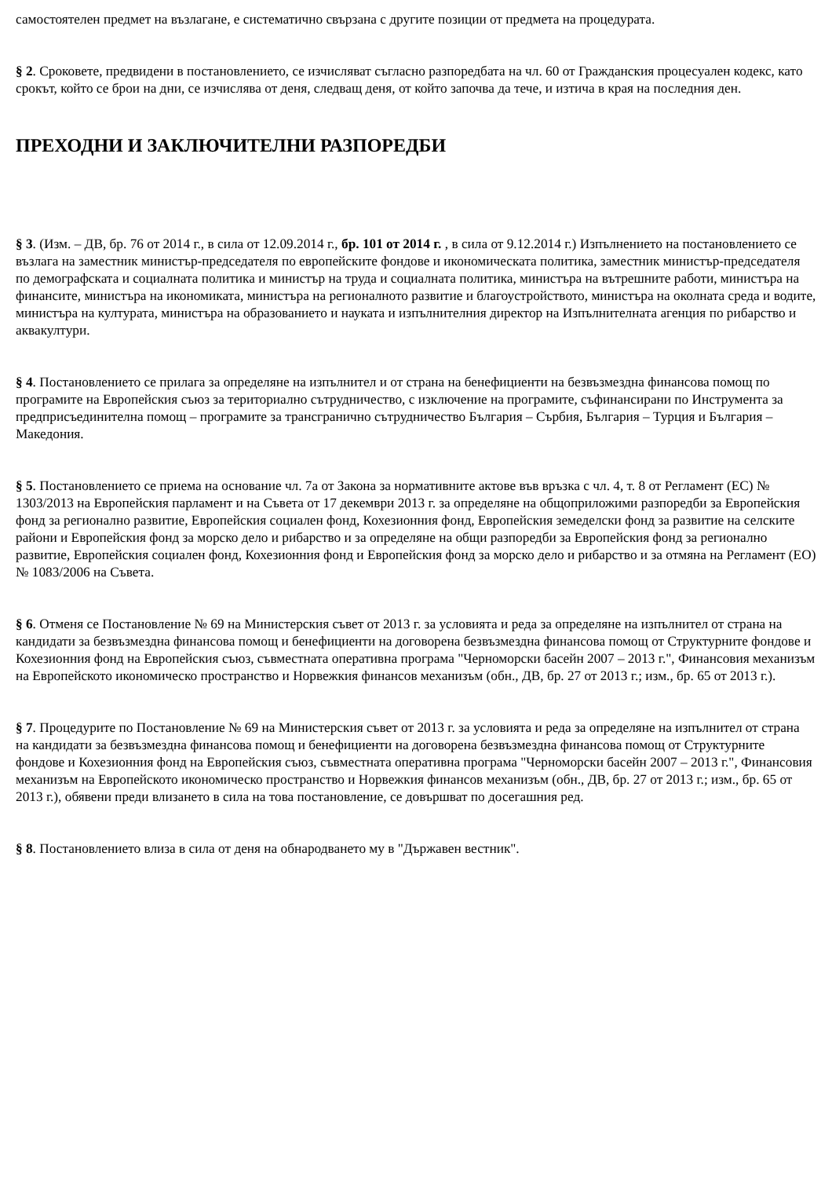самостоятелен предмет на възлагане, е систематично свързана с другите позиции от предмета на процедурата.
§ 2. Сроковете, предвидени в постановлението, се изчисляват съгласно разпоредбата на чл. 60 от Гражданския процесуален кодекс, като срокът, който се брои на дни, се изчислява от деня, следващ деня, от който започва да тече, и изтича в края на последния ден.
ПРЕХОДНИ И ЗАКЛЮЧИТЕЛНИ РАЗПОРЕДБИ
§ 3. (Изм. – ДВ, бр. 76 от 2014 г., в сила от 12.09.2014 г., бр. 101 от 2014 г. , в сила от 9.12.2014 г.) Изпълнението на постановлението се възлага на заместник министър-председателя по европейските фондове и икономическата политика, заместник министър-председателя по демографската и социалната политика и министър на труда и социалната политика, министъра на вътрешните работи, министъра на финансите, министъра на икономиката, министъра на регионалното развитие и благоустройството, министъра на околната среда и водите, министъра на културата, министъра на образованието и науката и изпълнителния директор на Изпълнителната агенция по рибарство и аквакултури.
§ 4. Постановлението се прилага за определяне на изпълнител и от страна на бенефициенти на безвъзмездна финансова помощ по програмите на Европейския съюз за териториално сътрудничество, с изключение на програмите, съфинансирани по Инструмента за предприсъединителна помощ – програмите за трансгранично сътрудничество България – Сърбия, България – Турция и България – Македония.
§ 5. Постановлението се приема на основание чл. 7а от Закона за нормативните актове във връзка с чл. 4, т. 8 от Регламент (ЕС) № 1303/2013 на Европейския парламент и на Съвета от 17 декември 2013 г. за определяне на общоприложими разпоредби за Европейския фонд за регионално развитие, Европейския социален фонд, Кохезионния фонд, Европейския земеделски фонд за развитие на селските райони и Европейския фонд за морско дело и рибарство и за определяне на общи разпоредби за Европейския фонд за регионално развитие, Европейския социален фонд, Кохезионния фонд и Европейския фонд за морско дело и рибарство и за отмяна на Регламент (ЕО) № 1083/2006 на Съвета.
§ 6. Отменя се Постановление № 69 на Министерския съвет от 2013 г. за условията и реда за определяне на изпълнител от страна на кандидати за безвъзмездна финансова помощ и бенефициенти на договорена безвъзмездна финансова помощ от Структурните фондове и Кохезионния фонд на Европейския съюз, съвместната оперативна програма "Черноморски басейн 2007 – 2013 г.", Финансовия механизъм на Европейското икономическо пространство и Норвежкия финансов механизъм (обн., ДВ, бр. 27 от 2013 г.; изм., бр. 65 от 2013 г.).
§ 7. Процедурите по Постановление № 69 на Министерския съвет от 2013 г. за условията и реда за определяне на изпълнител от страна на кандидати за безвъзмездна финансова помощ и бенефициенти на договорена безвъзмездна финансова помощ от Структурните фондове и Кохезионния фонд на Европейския съюз, съвместната оперативна програма "Черноморски басейн 2007 – 2013 г.", Финансовия механизъм на Европейското икономическо пространство и Норвежкия финансов механизъм (обн., ДВ, бр. 27 от 2013 г.; изм., бр. 65 от 2013 г.), обявени преди влизането в сила на това постановление, се довършват по досегашния ред.
§ 8. Постановлението влиза в сила от деня на обнародването му в "Държавен вестник".